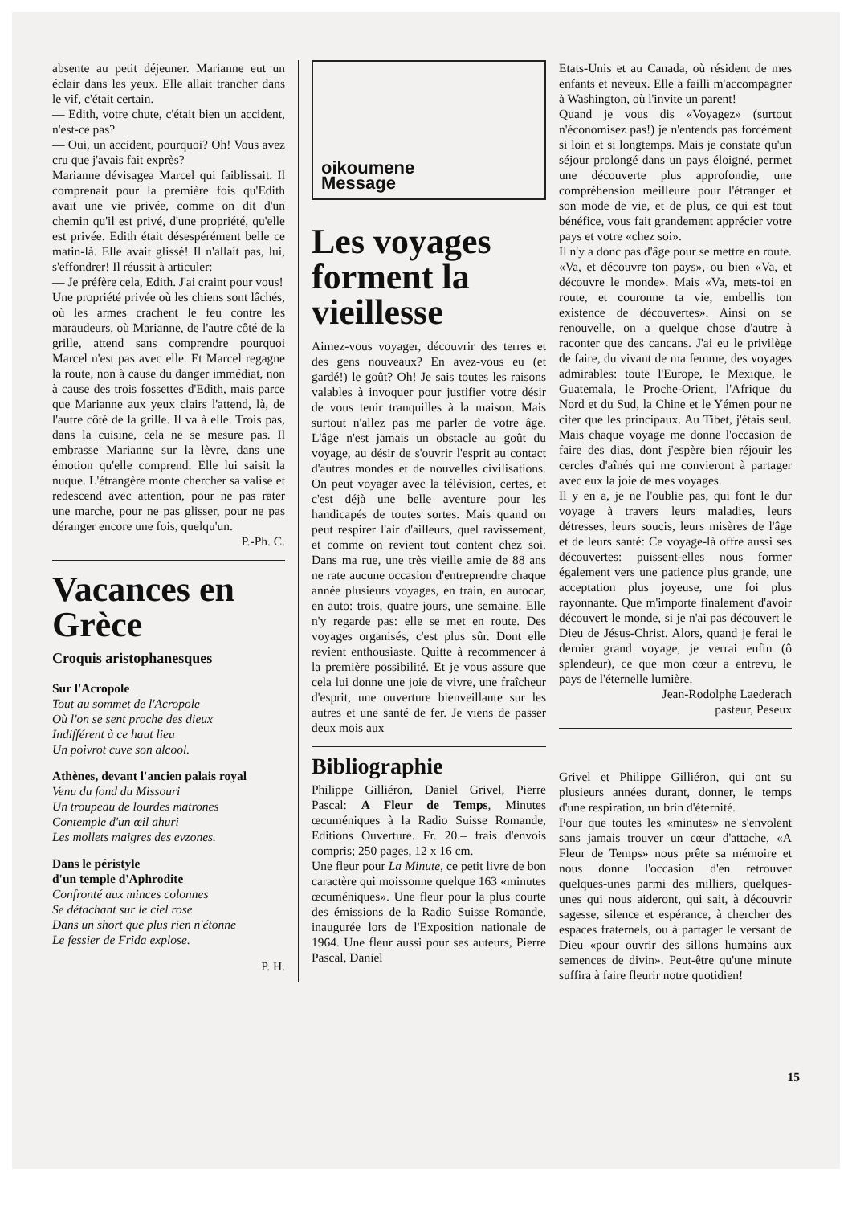absente au petit déjeuner. Marianne eut un éclair dans les yeux. Elle allait trancher dans le vif, c'était certain.
— Edith, votre chute, c'était bien un accident, n'est-ce pas?
— Oui, un accident, pourquoi? Oh! Vous avez cru que j'avais fait exprès?
Marianne dévisagea Marcel qui faiblissait. Il comprenait pour la première fois qu'Edith avait une vie privée, comme on dit d'un chemin qu'il est privé, d'une propriété, qu'elle est privée. Edith était désespérément belle ce matin-là. Elle avait glissé! Il n'allait pas, lui, s'effondrer! Il réussit à articuler:
— Je préfère cela, Edith. J'ai craint pour vous!
Une propriété privée où les chiens sont lâchés, où les armes crachent le feu contre les maraudeurs, où Marianne, de l'autre côté de la grille, attend sans comprendre pourquoi Marcel n'est pas avec elle. Et Marcel regagne la route, non à cause du danger immédiat, non à cause des trois fossettes d'Edith, mais parce que Marianne aux yeux clairs l'attend, là, de l'autre côté de la grille. Il va à elle. Trois pas, dans la cuisine, cela ne se mesure pas. Il embrasse Marianne sur la lèvre, dans une émotion qu'elle comprend. Elle lui saisit la nuque. L'étrangère monte chercher sa valise et redescend avec attention, pour ne pas rater une marche, pour ne pas glisser, pour ne pas déranger encore une fois, quelqu'un.
P.-Ph. C.
Vacances en Grèce
Croquis aristophanesques
Sur l'Acropole
Tout au sommet de l'Acropole
Où l'on se sent proche des dieux
Indifférent à ce haut lieu
Un poivrot cuve son alcool.
Athènes, devant l'ancien palais royal
Venu du fond du Missouri
Un troupeau de lourdes matrones
Contemple d'un œil ahuri
Les mollets maigres des evzones.
Dans le péristyle
d'un temple d'Aphrodite
Confronté aux minces colonnes
Se détachant sur le ciel rose
Dans un short que plus rien n'étonne
Le fessier de Frida explose.
P. H.
oikoumene
Message
Les voyages forment la vieillesse
Aimez-vous voyager, découvrir des terres et des gens nouveaux? En avez-vous eu (et gardé!) le goût? Oh! Je sais toutes les raisons valables à invoquer pour justifier votre désir de vous tenir tranquilles à la maison. Mais surtout n'allez pas me parler de votre âge. L'âge n'est jamais un obstacle au goût du voyage, au désir de s'ouvrir l'esprit au contact d'autres mondes et de nouvelles civilisations. On peut voyager avec la télévision, certes, et c'est déjà une belle aventure pour les handicapés de toutes sortes. Mais quand on peut respirer l'air d'ailleurs, quel ravissement, et comme on revient tout content chez soi. Dans ma rue, une très vieille amie de 88 ans ne rate aucune occasion d'entreprendre chaque année plusieurs voyages, en train, en autocar, en auto: trois, quatre jours, une semaine. Elle n'y regarde pas: elle se met en route. Des voyages organisés, c'est plus sûr. Dont elle revient enthousiaste. Quitte à recommencer à la première possibilité. Et je vous assure que cela lui donne une joie de vivre, une fraîcheur d'esprit, une ouverture bienveillante sur les autres et une santé de fer. Je viens de passer deux mois aux
Bibliographie
Philippe Gilliéron, Daniel Grivel, Pierre Pascal: A Fleur de Temps, Minutes œcuméniques à la Radio Suisse Romande, Editions Ouverture. Fr. 20.– frais d'envois compris; 250 pages, 12 x 16 cm.
Une fleur pour La Minute, ce petit livre de bon caractère qui moissonne quelque 163 «minutes œcuméniques». Une fleur pour la plus courte des émissions de la Radio Suisse Romande, inaugurée lors de l'Exposition nationale de 1964. Une fleur aussi pour ses auteurs, Pierre Pascal, Daniel
Etats-Unis et au Canada, où résident de mes enfants et neveux. Elle a failli m'accompagner à Washington, où l'invite un parent!
Quand je vous dis «Voyagez» (surtout n'économisez pas!) je n'entends pas forcément si loin et si longtemps. Mais je constate qu'un séjour prolongé dans un pays éloigné, permet une découverte plus approfondie, une compréhension meilleure pour l'étranger et son mode de vie, et de plus, ce qui est tout bénéfice, vous fait grandement apprécier votre pays et votre «chez soi».
Il n'y a donc pas d'âge pour se mettre en route. «Va, et découvre ton pays», ou bien «Va, et découvre le monde». Mais «Va, mets-toi en route, et couronne ta vie, embellis ton existence de découvertes». Ainsi on se renouvelle, on a quelque chose d'autre à raconter que des cancans. J'ai eu le privilège de faire, du vivant de ma femme, des voyages admirables: toute l'Europe, le Mexique, le Guatemala, le Proche-Orient, l'Afrique du Nord et du Sud, la Chine et le Yémen pour ne citer que les principaux. Au Tibet, j'étais seul. Mais chaque voyage me donne l'occasion de faire des dias, dont j'espère bien réjouir les cercles d'aînés qui me convieront à partager avec eux la joie de mes voyages.
Il y en a, je ne l'oublie pas, qui font le dur voyage à travers leurs maladies, leurs détresses, leurs soucis, leurs misères de l'âge et de leurs santé: Ce voyage-là offre aussi ses découvertes: puissent-elles nous former également vers une patience plus grande, une acceptation plus joyeuse, une foi plus rayonnante. Que m'importe finalement d'avoir découvert le monde, si je n'ai pas découvert le Dieu de Jésus-Christ. Alors, quand je ferai le dernier grand voyage, je verrai enfin (ô splendeur), ce que mon cœur a entrevu, le pays de l'éternelle lumière.
Jean-Rodolphe Laederach
pasteur, Peseux
Grivel et Philippe Gilliéron, qui ont su plusieurs années durant, donner, le temps d'une respiration, un brin d'éternité.
Pour que toutes les «minutes» ne s'envolent sans jamais trouver un cœur d'attache, «A Fleur de Temps» nous prête sa mémoire et nous donne l'occasion d'en retrouver quelques-unes parmi des milliers, quelques-unes qui nous aideront, qui sait, à découvrir sagesse, silence et espérance, à chercher des espaces fraternels, ou à partager le versant de Dieu «pour ouvrir des sillons humains aux semences de divin». Peut-être qu'une minute suffira à faire fleurir notre quotidien!
15